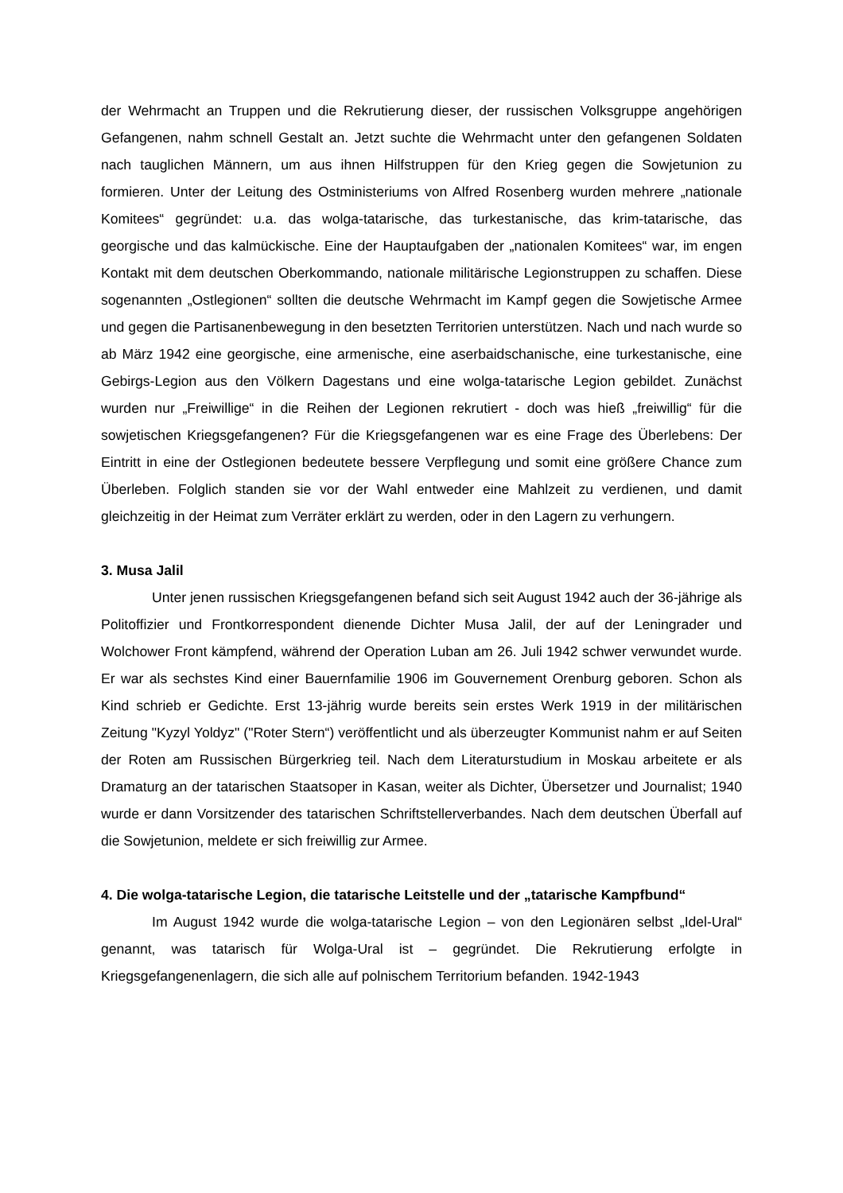der Wehrmacht an Truppen und die Rekrutierung dieser, der russischen Volksgruppe angehörigen Gefangenen, nahm schnell Gestalt an. Jetzt suchte die Wehrmacht unter den gefangenen Soldaten nach tauglichen Männern, um aus ihnen Hilfstruppen für den Krieg gegen die Sowjetunion zu formieren. Unter der Leitung des Ostministeriums von Alfred Rosenberg wurden mehrere „nationale Komitees“ gegründet: u.a. das wolga-tatarische, das turkestanische, das krim-tatarische, das georgische und das kalmückische. Eine der Hauptaufgaben der „nationalen Komitees“ war, im engen Kontakt mit dem deutschen Oberkommando, nationale militärische Legionstruppen zu schaffen. Diese sogenannten „Ostlegionen“ sollten die deutsche Wehrmacht im Kampf gegen die Sowjetische Armee und gegen die Partisanenbewegung in den besetzten Territorien unterstützen. Nach und nach wurde so ab März 1942 eine georgische, eine armenische, eine aserbaidschanische, eine turkestanische, eine Gebirgs-Legion aus den Völkern Dagestans und eine wolga-tatarische Legion gebildet. Zunächst wurden nur „Freiwillige“ in die Reihen der Legionen rekrutiert - doch was hieß „freiwillig“ für die sowjetischen Kriegsgefangenen? Für die Kriegsgefangenen war es eine Frage des Überlebens: Der Eintritt in eine der Ostlegionen bedeutete bessere Verpflegung und somit eine größere Chance zum Überleben. Folglich standen sie vor der Wahl entweder eine Mahlzeit zu verdienen, und damit gleichzeitig in der Heimat zum Verräter erklärt zu werden, oder in den Lagern zu verhungern.
3. Musa Jalil
Unter jenen russischen Kriegsgefangenen befand sich seit August 1942 auch der 36-jährige als Politoffizier und Frontkorrespondent dienende Dichter Musa Jalil, der auf der Leningrader und Wolchower Front kämpfend, während der Operation Luban am 26. Juli 1942 schwer verwundet wurde. Er war als sechstes Kind einer Bauernfamilie 1906 im Gouvernement Orenburg geboren. Schon als Kind schrieb er Gedichte. Erst 13-jährig wurde bereits sein erstes Werk 1919 in der militärischen Zeitung "Kyzyl Yoldyz" ("Roter Stern“) veröffentlicht und als überzeugter Kommunist nahm er auf Seiten der Roten am Russischen Bürgerkrieg teil. Nach dem Literaturstudium in Moskau arbeitete er als Dramaturg an der tatarischen Staatsoper in Kasan, weiter als Dichter, Übersetzer und Journalist; 1940 wurde er dann Vorsitzender des tatarischen Schriftstellerverbandes. Nach dem deutschen Überfall auf die Sowjetunion, meldete er sich freiwillig zur Armee.
4. Die wolga-tatarische Legion, die tatarische Leitstelle und der „tatarische Kampfbund“
Im August 1942 wurde die wolga-tatarische Legion – von den Legionären selbst „Idel-Ural“ genannt, was tatarisch für Wolga-Ural ist – gegründet. Die Rekrutierung erfolgte in Kriegsgefangenenlagern, die sich alle auf polnischem Territorium befanden. 1942-1943